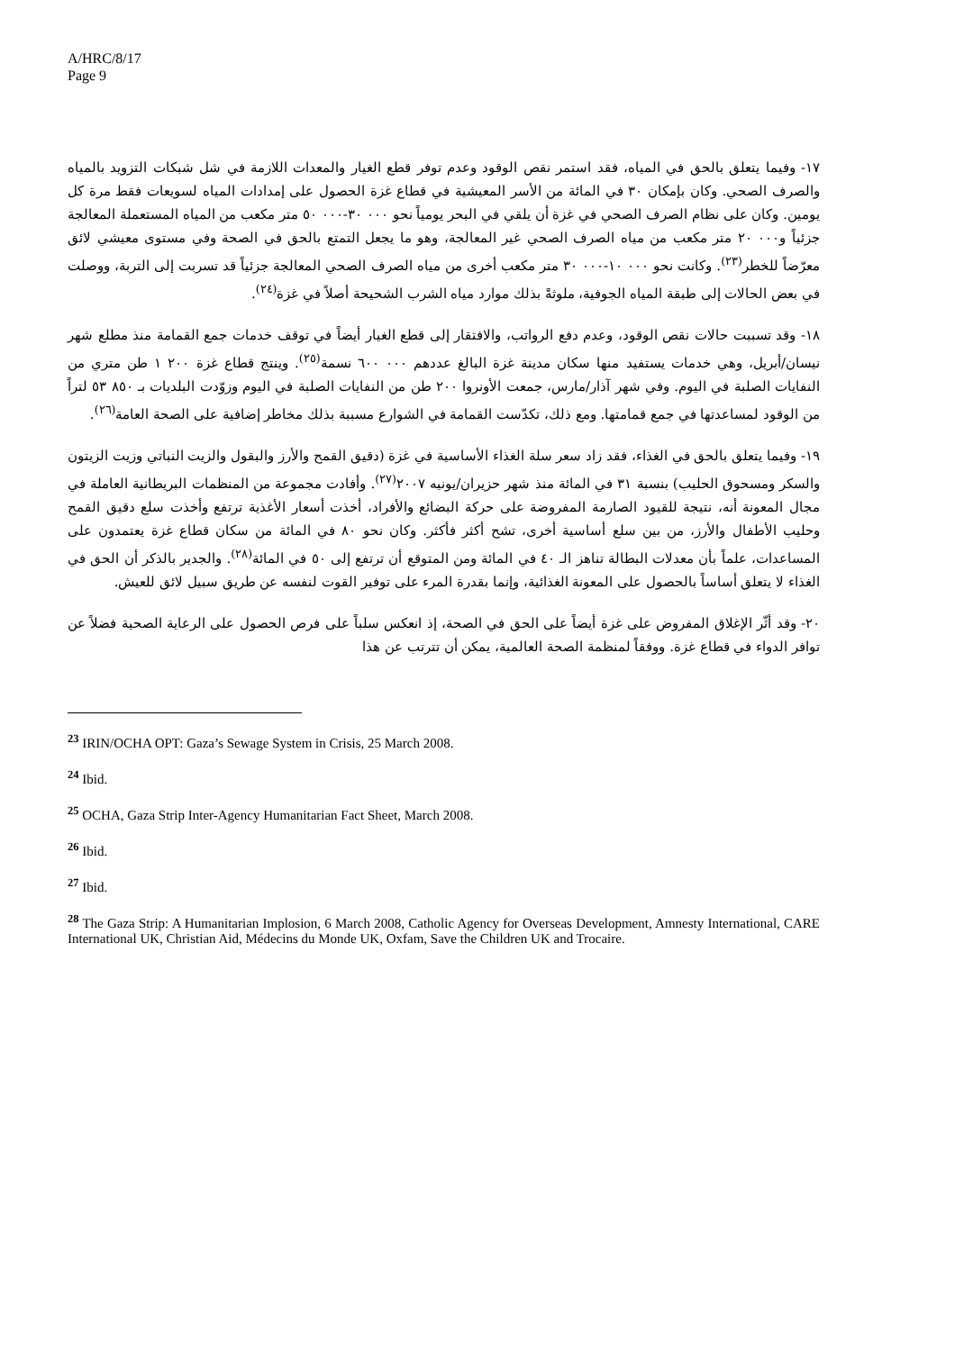A/HRC/8/17
Page 9
١٧- وفيما يتعلق بالحق في المياه، فقد استمر نقص الوقود وعدم توفر قطع الغيار والمعدات اللازمة في شل شبكات التزويد بالمياه والصرف الصحي. وكان بإمكان ٣٠ في المائة من الأسر المعيشية في قطاع غزة الحصول على إمدادات المياه لسويعات فقط مرة كل يومين. وكان على نظام الصرف الصحي في غزة أن يلقي في البحر يومياً نحو ٠٠٠ ٣٠-٠٠٠ ٥٠ متر مكعب من المياه المستعملة المعالجة جزئياً و٠٠٠ ٢٠ متر مكعب من مياه الصرف الصحي غير المعالجة، وهو ما يجعل التمتع بالحق في الصحة وفي مستوى معيشي لائق معرّضاً للخطر<sup>(٢٣)</sup>. وكانت نحو ٠٠٠ ١٠-٠٠٠ ٣٠ متر مكعب أخرى من مياه الصرف الصحي المعالجة جزئياً قد تسربت إلى التربة، ووصلت في بعض الحالات إلى طبقة المياه الجوفية، ملوثةً بذلك موارد مياه الشرب الشحيحة أصلاً في غزة<sup>(٢٤)</sup>.
١٨- وقد تسببت حالات نقص الوقود، وعدم دفع الرواتب، والافتقار إلى قطع الغيار أيضاً في توقف خدمات جمع القمامة منذ مطلع شهر نيسان/أبريل، وهي خدمات يستفيد منها سكان مدينة غزة البالغ عددهم ٠٠٠ ٦٠٠ نسمة<sup>(٢٥)</sup>. وينتج قطاع غزة ٢٠٠ ١ طن متري من النفايات الصلبة في اليوم. وفي شهر آذار/مارس، جمعت الأونروا ٢٠٠ طن من النفايات الصلبة في اليوم وزوّدت البلديات بـ ٨٥٠ ٥٣ لتراً من الوقود لمساعدتها في جمع قمامتها. ومع ذلك، تكدّست القمامة في الشوارع مسببة بذلك مخاطر إضافية على الصحة العامة<sup>(٢٦)</sup>.
١٩- وفيما يتعلق بالحق في الغذاء، فقد زاد سعر سلة الغذاء الأساسية في غزة (دقيق القمح والأرز والبقول والزيت النباتي وزيت الزيتون والسكر ومسحوق الحليب) بنسبة ٣١ في المائة منذ شهر حزيران/يونيه ٢٠٠٧<sup>(٢٧)</sup>. وأفادت مجموعة من المنظمات البريطانية العاملة في مجال المعونة أنه، نتيجة للقيود الصارمة المفروضة على حركة البضائع والأفراد، أخذت أسعار الأغذية ترتفع وأخذت سلع دقيق القمح وحليب الأطفال والأرز، من بين سلع أساسية أخرى، تشح أكثر فأكثر. وكان نحو ٨٠ في المائة من سكان قطاع غزة يعتمدون على المساعدات، علماً بأن معدلات البطالة تناهز الـ ٤٠ في المائة ومن المتوقع أن ترتفع إلى ٥٠ في المائة<sup>(٢٨)</sup>. والجدير بالذكر أن الحق في الغذاء لا يتعلق أساساً بالحصول على المعونة الغذائية، وإنما بقدرة المرء على توفير القوت لنفسه عن طريق سبيل لائق للعيش.
٢٠- وقد أثّر الإغلاق المفروض على غزة أيضاً على الحق في الصحة، إذ انعكس سلباً على فرص الحصول على الرعاية الصحية فضلاً عن توافر الدواء في قطاع غزة. ووفقاً لمنظمة الصحة العالمية، يمكن أن تترتب عن هذا
<sup>23</sup> IRIN/OCHA OPT: Gaza’s Sewage System in Crisis, 25 March 2008.
<sup>24</sup> Ibid.
<sup>25</sup> OCHA, Gaza Strip Inter-Agency Humanitarian Fact Sheet, March 2008.
<sup>26</sup> Ibid.
<sup>27</sup> Ibid.
<sup>28</sup> The Gaza Strip: A Humanitarian Implosion, 6 March 2008, Catholic Agency for Overseas Development, Amnesty International, CARE International UK, Christian Aid, Médecins du Monde UK, Oxfam, Save the Children UK and Trocaire.